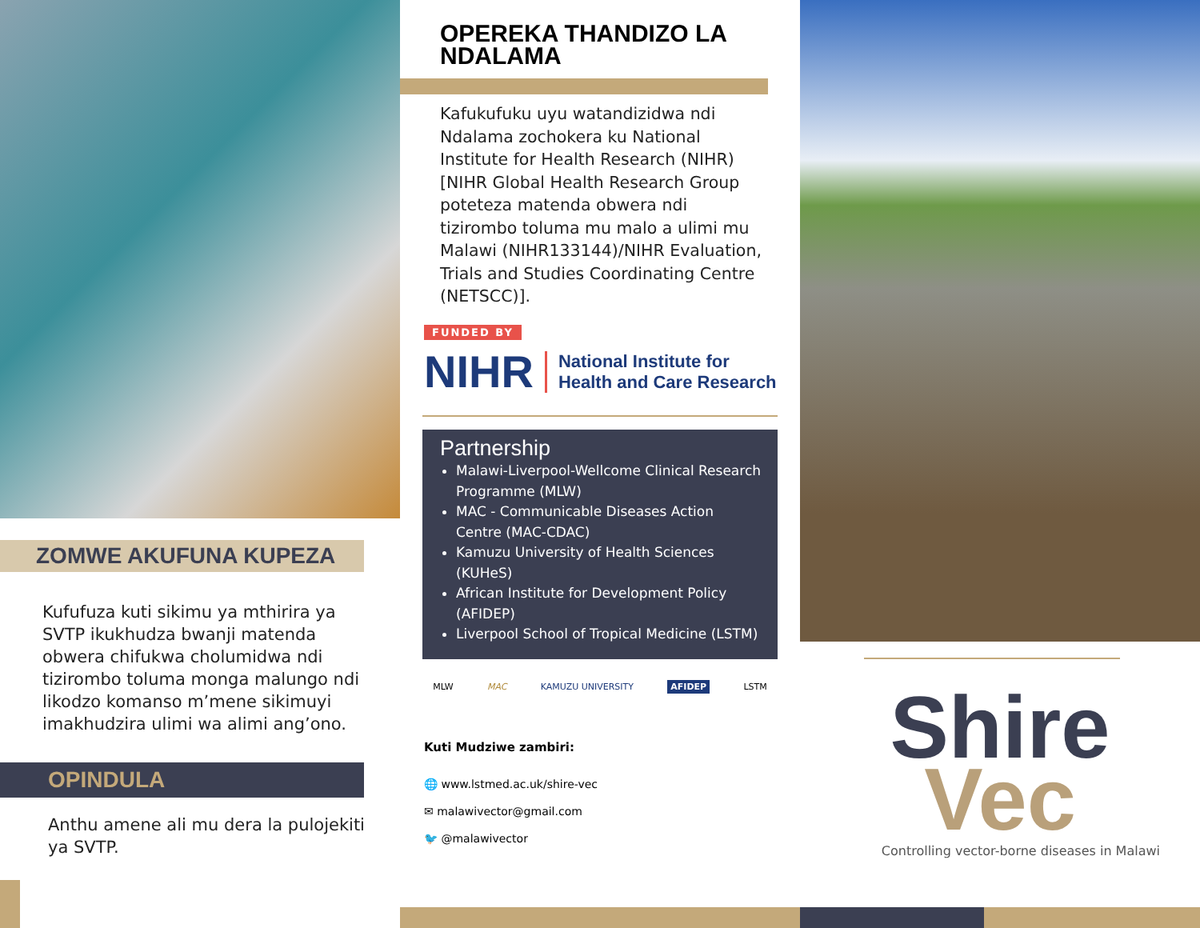ZOMWE AKUFUNA KUPEZA
Kufufuza kuti sikimu ya mthirira ya SVTP ikukhudza bwanji matenda obwera chifukwa cholumidwa ndi tizirombo toluma monga malungo ndi likodzo komanso m’mene sikimuyi imakhudzira ulimi wa alimi ang’ono.
OPINDULA
Anthu amene ali mu dera la pulojekiti ya SVTP.
OPEREKA THANDIZO LA NDALAMA
Kafukufuku uyu watandizidwa ndi Ndalama zochokera ku National Institute for Health Research (NIHR) [NIHR Global Health Research Group poteteza matenda obwera ndi tizirombo toluma mu malo a ulimi mu Malawi (NIHR133144)/NIHR Evaluation, Trials and Studies Coordinating Centre (NETSCC)].
FUNDED BY
NIHR National Institute for
Health and Care Research
Partnership
Malawi-Liverpool-Wellcome Clinical Research Programme (MLW)
MAC - Communicable Diseases Action Centre (MAC-CDAC)
Kamuzu University of Health Sciences (KUHeS)
African Institute for Development Policy (AFIDEP)
Liverpool School of Tropical Medicine (LSTM)
MLW MAC KAMUZU UNIVERSITY AFIDEP LSTM
Kuti Mudziwe zambiri:
🌐 www.lstmed.ac.uk/shire-vec
✉ malawivector@gmail.com
🐦 @malawivector
Shire
Vec
Controlling vector-borne diseases in Malawi